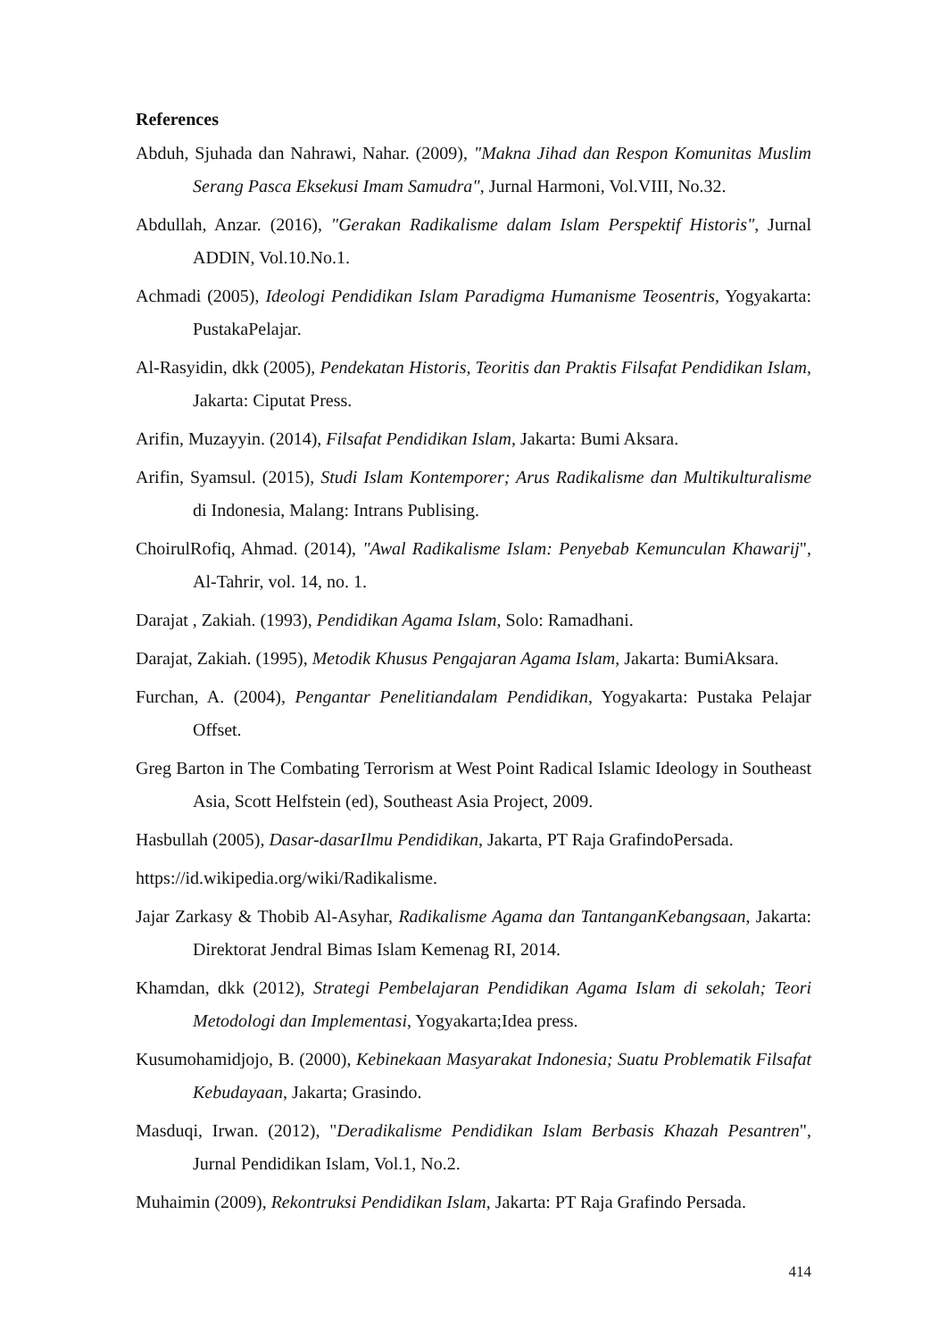References
Abduh, Sjuhada dan Nahrawi, Nahar. (2009), "Makna Jihad dan Respon Komunitas Muslim Serang Pasca Eksekusi Imam Samudra", Jurnal Harmoni, Vol.VIII, No.32.
Abdullah, Anzar. (2016), "Gerakan Radikalisme dalam Islam Perspektif Historis", Jurnal ADDIN, Vol.10.No.1.
Achmadi (2005), Ideologi Pendidikan Islam Paradigma Humanisme Teosentris, Yogyakarta: PustakaPelajar.
Al-Rasyidin, dkk (2005), Pendekatan Historis, Teoritis dan Praktis Filsafat Pendidikan Islam, Jakarta: Ciputat Press.
Arifin, Muzayyin. (2014), Filsafat Pendidikan Islam, Jakarta: Bumi Aksara.
Arifin, Syamsul. (2015), Studi Islam Kontemporer; Arus Radikalisme dan Multikulturalisme di Indonesia, Malang: Intrans Publising.
ChoirulRofiq, Ahmad. (2014), "Awal Radikalisme Islam: Penyebab Kemunculan Khawarij", Al-Tahrir, vol. 14, no. 1.
Darajat , Zakiah. (1993), Pendidikan Agama Islam, Solo: Ramadhani.
Darajat, Zakiah. (1995), Metodik Khusus Pengajaran Agama Islam, Jakarta: BumiAksara.
Furchan, A. (2004), Pengantar Penelitiandalam Pendidikan, Yogyakarta: Pustaka Pelajar Offset.
Greg Barton in The Combating Terrorism at West Point Radical Islamic Ideology in Southeast Asia, Scott Helfstein (ed), Southeast Asia Project, 2009.
Hasbullah (2005), Dasar-dasarIlmu Pendidikan, Jakarta, PT Raja GrafindoPersada.
https://id.wikipedia.org/wiki/Radikalisme.
Jajar Zarkasy & Thobib Al-Asyhar, Radikalisme Agama dan TantanganKebangsaan, Jakarta: Direktorat Jendral Bimas Islam Kemenag RI, 2014.
Khamdan, dkk (2012), Strategi Pembelajaran Pendidikan Agama Islam di sekolah; Teori Metodologi dan Implementasi, Yogyakarta;Idea press.
Kusumohamidjojo, B. (2000), Kebinekaan Masyarakat Indonesia; Suatu Problematik Filsafat Kebudayaan, Jakarta; Grasindo.
Masduqi, Irwan. (2012), "Deradikalisme Pendidikan Islam Berbasis Khazah Pesantren", Jurnal Pendidikan Islam, Vol.1, No.2.
Muhaimin (2009), Rekontruksi Pendidikan Islam, Jakarta: PT Raja Grafindo Persada.
414